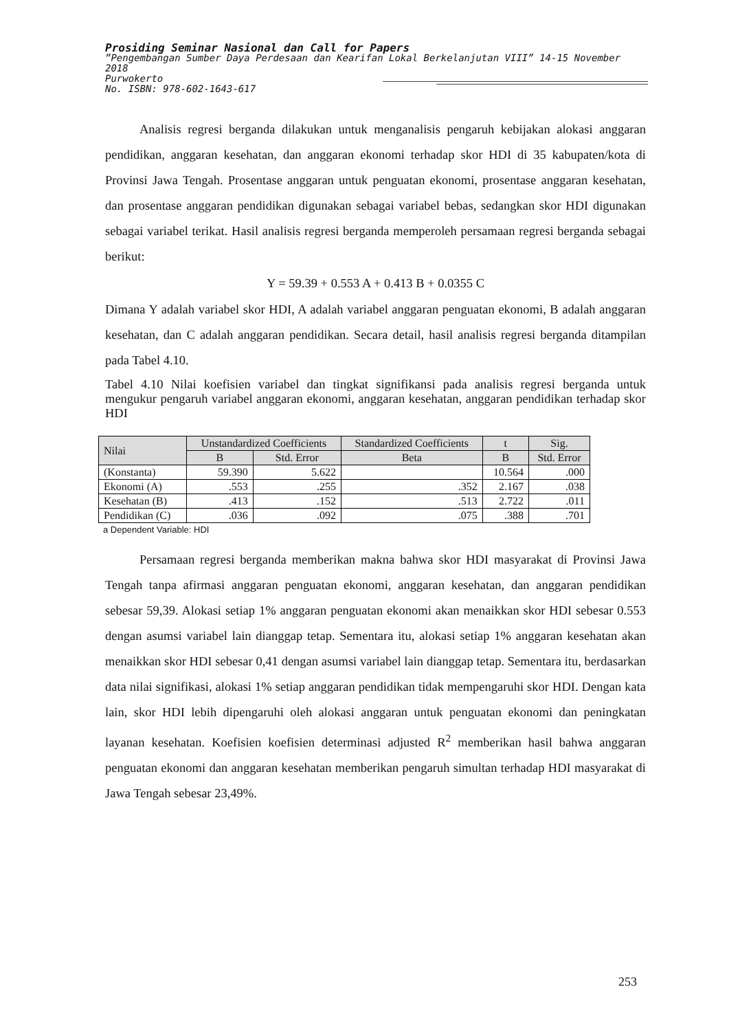Prosiding Seminar Nasional dan Call for Papers
”Pengembangan Sumber Daya Perdesaan dan Kearifan Lokal Berkelanjutan VIII” 14-15 November 2018
Purwokerto
No. ISBN: 978-602-1643-617
Analisis regresi berganda dilakukan untuk menganalisis pengaruh kebijakan alokasi anggaran pendidikan, anggaran kesehatan, dan anggaran ekonomi terhadap skor HDI di 35 kabupaten/kota di Provinsi Jawa Tengah. Prosentase anggaran untuk penguatan ekonomi, prosentase anggaran kesehatan, dan prosentase anggaran pendidikan digunakan sebagai variabel bebas, sedangkan skor HDI digunakan sebagai variabel terikat. Hasil analisis regresi berganda memperoleh persamaan regresi berganda sebagai berikut:
Y = 59.39 + 0.553 A + 0.413 B + 0.0355 C
Dimana Y adalah variabel skor HDI, A adalah variabel anggaran penguatan ekonomi, B adalah anggaran kesehatan, dan C adalah anggaran pendidikan. Secara detail, hasil analisis regresi berganda ditampilan pada Tabel 4.10.
Tabel 4.10 Nilai koefisien variabel dan tingkat signifikansi pada analisis regresi berganda untuk mengukur pengaruh variabel anggaran ekonomi, anggaran kesehatan, anggaran pendidikan terhadap skor HDI
| Nilai | Unstandardized Coefficients | | Standardized Coefficients | t | Sig. |
| --- | --- | --- | --- | --- | --- |
| | B | Std. Error | Beta | B | Std. Error |
| (Konstanta) | 59.390 | 5.622 | | 10.564 | .000 |
| Ekonomi (A) | .553 | .255 | .352 | 2.167 | .038 |
| Kesehatan (B) | .413 | .152 | .513 | 2.722 | .011 |
| Pendidikan (C) | .036 | .092 | .075 | .388 | .701 |
a Dependent Variable: HDI
Persamaan regresi berganda memberikan makna bahwa skor HDI masyarakat di Provinsi Jawa Tengah tanpa afirmasi anggaran penguatan ekonomi, anggaran kesehatan, dan anggaran pendidikan sebesar 59,39. Alokasi setiap 1% anggaran penguatan ekonomi akan menaikkan skor HDI sebesar 0.553 dengan asumsi variabel lain dianggap tetap. Sementara itu, alokasi setiap 1% anggaran kesehatan akan menaikkan skor HDI sebesar 0,41 dengan asumsi variabel lain dianggap tetap. Sementara itu, berdasarkan data nilai signifikasi, alokasi 1% setiap anggaran pendidikan tidak mempengaruhi skor HDI. Dengan kata lain, skor HDI lebih dipengaruhi oleh alokasi anggaran untuk penguatan ekonomi dan peningkatan layanan kesehatan. Koefisien koefisien determinasi adjusted R<sup>2</sup> memberikan hasil bahwa anggaran penguatan ekonomi dan anggaran kesehatan memberikan pengaruh simultan terhadap HDI masyarakat di Jawa Tengah sebesar 23,49%.
253